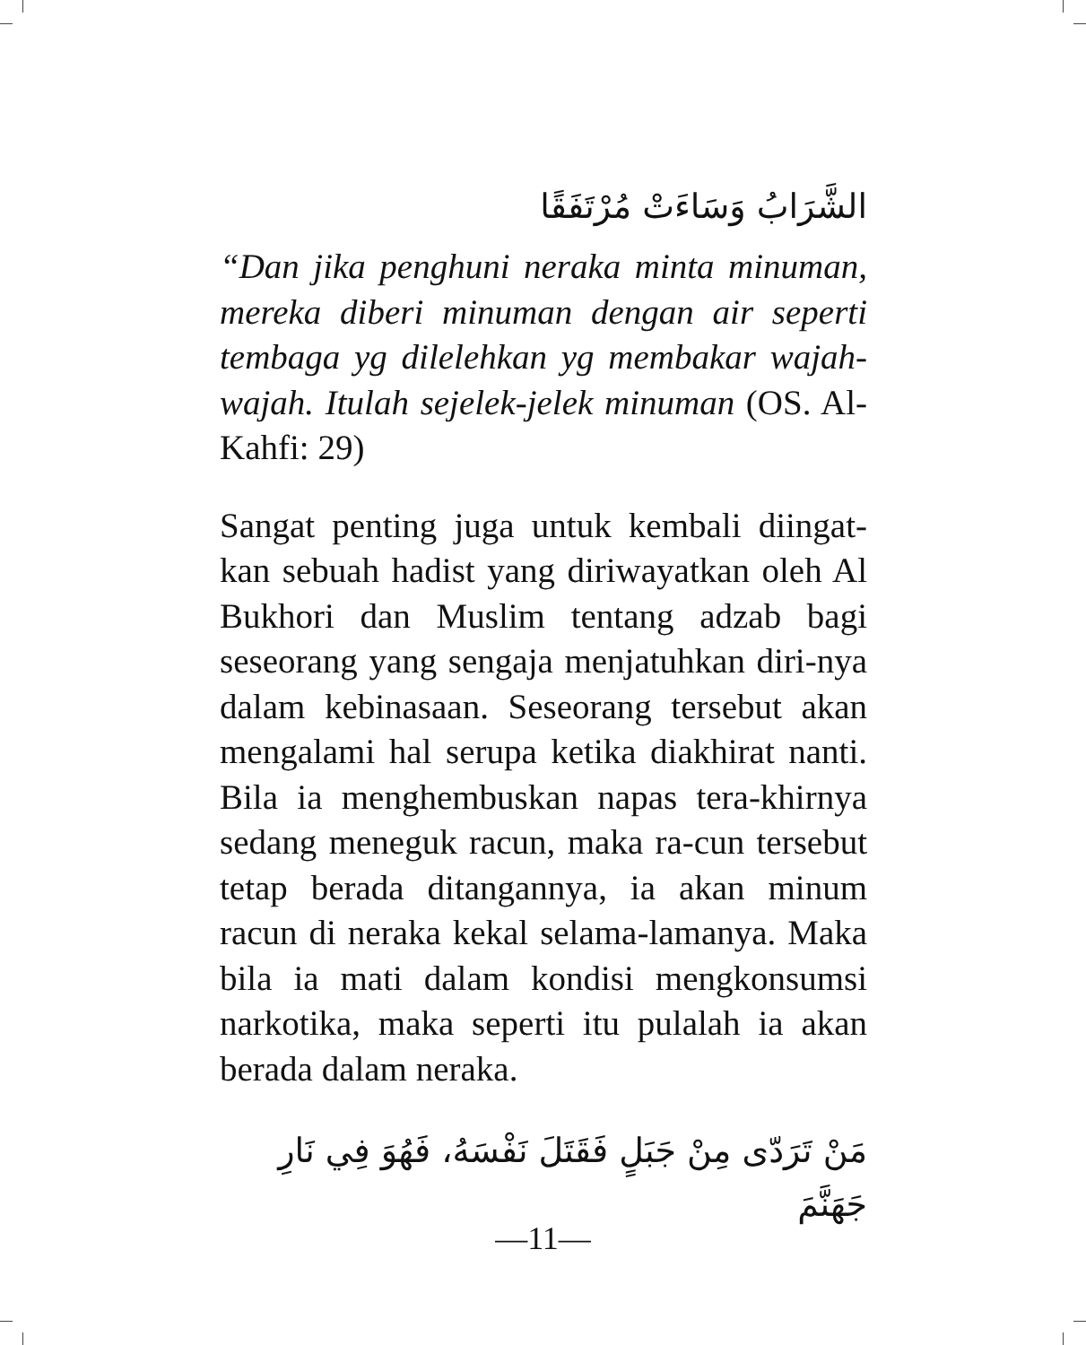الشَّرَابُ وَسَاءَتْ مُرْتَفَقًا
“Dan jika penghuni neraka minta minuman, mereka diberi minuman dengan air seperti tembaga yg dilelehkan yg membakar wajah-wajah. Itulah sejelek-jelek minuman (OS. Al-Kahfi: 29)
Sangat penting juga untuk kembali diingat-kan sebuah hadist yang diriwayatkan oleh Al Bukhori dan Muslim tentang adzab bagi seseorang yang sengaja menjatuhkan diri-nya dalam kebinasaan. Seseorang tersebut akan mengalami hal serupa ketika diakhirat nanti. Bila ia menghembuskan napas tera-khirnya sedang meneguk racun, maka ra-cun tersebut tetap berada ditangannya, ia akan minum racun di neraka kekal selama-lamanya. Maka bila ia mati dalam kondisi mengkonsumsi narkotika, maka seperti itu pulalah ia akan berada dalam neraka.
مَنْ تَرَدّى مِنْ جَبَلٍ فَقَتَلَ نَفْسَهُ، فَهُوَ فِي نَارِ جَهَنَّمَ
—11—